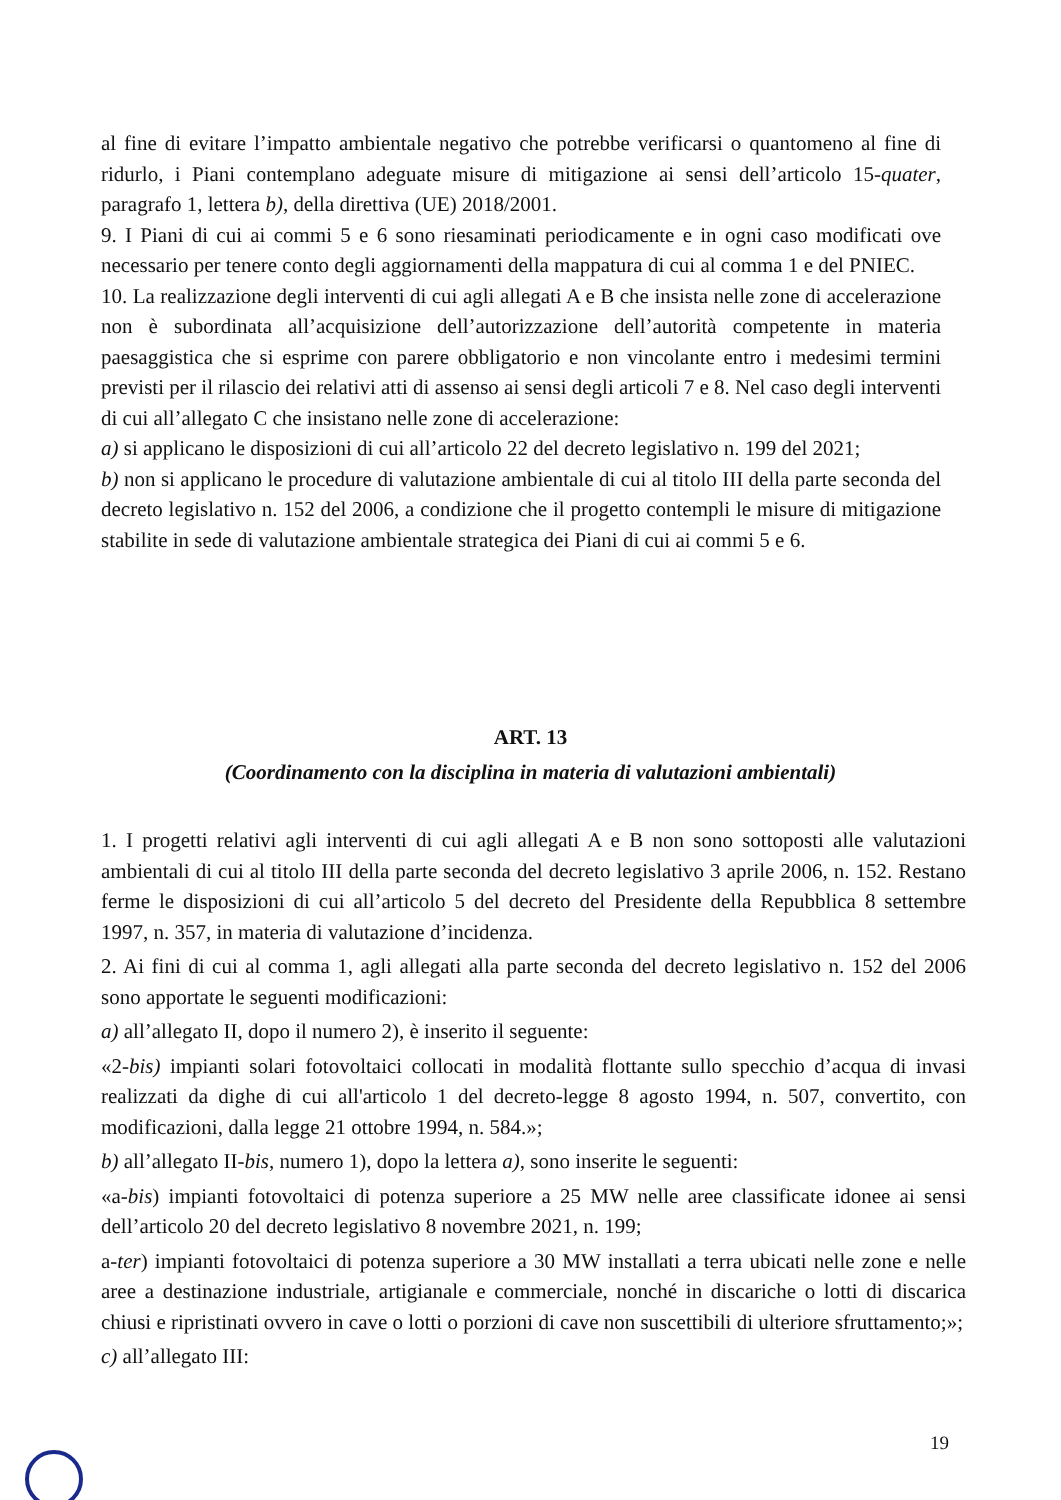al fine di evitare l’impatto ambientale negativo che potrebbe verificarsi o quantomeno al fine di ridurlo, i Piani contemplano adeguate misure di mitigazione ai sensi dell’articolo 15-quater, paragrafo 1, lettera b), della direttiva (UE) 2018/2001.
9. I Piani di cui ai commi 5 e 6 sono riesaminati periodicamente e in ogni caso modificati ove necessario per tenere conto degli aggiornamenti della mappatura di cui al comma 1 e del PNIEC.
10. La realizzazione degli interventi di cui agli allegati A e B che insista nelle zone di accelerazione non è subordinata all’acquisizione dell’autorizzazione dell’autorità competente in materia paesaggistica che si esprime con parere obbligatorio e non vincolante entro i medesimi termini previsti per il rilascio dei relativi atti di assenso ai sensi degli articoli 7 e 8. Nel caso degli interventi di cui all’allegato C che insistano nelle zone di accelerazione:
a) si applicano le disposizioni di cui all’articolo 22 del decreto legislativo n. 199 del 2021;
b) non si applicano le procedure di valutazione ambientale di cui al titolo III della parte seconda del decreto legislativo n. 152 del 2006, a condizione che il progetto contempli le misure di mitigazione stabilite in sede di valutazione ambientale strategica dei Piani di cui ai commi 5 e 6.
ART. 13
(Coordinamento con la disciplina in materia di valutazioni ambientali)
1. I progetti relativi agli interventi di cui agli allegati A e B non sono sottoposti alle valutazioni ambientali di cui al titolo III della parte seconda del decreto legislativo 3 aprile 2006, n. 152. Restano ferme le disposizioni di cui all’articolo 5 del decreto del Presidente della Repubblica 8 settembre 1997, n. 357, in materia di valutazione d’incidenza.
2. Ai fini di cui al comma 1, agli allegati alla parte seconda del decreto legislativo n. 152 del 2006 sono apportate le seguenti modificazioni:
a) all’allegato II, dopo il numero 2), è inserito il seguente:
«2-bis) impianti solari fotovoltaici collocati in modalità flottante sullo specchio d’acqua di invasi realizzati da dighe di cui all'articolo 1 del decreto-legge 8 agosto 1994, n. 507, convertito, con modificazioni, dalla legge 21 ottobre 1994, n. 584.»;
b) all’allegato II-bis, numero 1), dopo la lettera a), sono inserite le seguenti:
«a-bis) impianti fotovoltaici di potenza superiore a 25 MW nelle aree classificate idonee ai sensi dell’articolo 20 del decreto legislativo 8 novembre 2021, n. 199;
a-ter) impianti fotovoltaici di potenza superiore a 30 MW installati a terra ubicati nelle zone e nelle aree a destinazione industriale, artigianale e commerciale, nonché in discariche o lotti di discarica chiusi e ripristinati ovvero in cave o lotti o porzioni di cave non suscettibili di ulteriore sfruttamento;»;
c) all’allegato III:
19